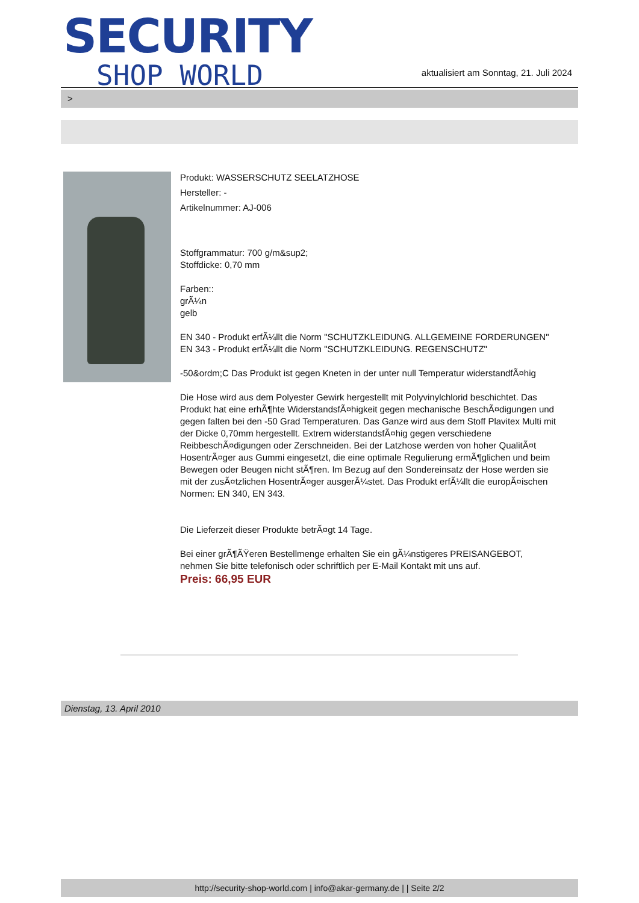SECURITY
SHOP WORLD
aktualisiert am Sonntag, 21. Juli 2024
>
Produkt: WASSERSCHUTZ SEELATZHOSE
Hersteller: -
Artikelnummer: AJ-006
Stoffgrammatur: 700 g/m&sup2;
Stoffdicke: 0,70 mm
Farben::
grÃ¼n
gelb
EN 340 - Produkt erfÃ¼llt die Norm "SCHUTZKLEIDUNG. ALLGEMEINE FORDERUNGEN"
EN 343 - Produkt erfÃ¼llt die Norm "SCHUTZKLEIDUNG. REGENSCHUTZ"
-50&ordm;C Das Produkt ist gegen Kneten in der unter null Temperatur widerstandfÃ¤hig
Die Hose wird aus dem Polyester Gewirk hergestellt mit Polyvinylchlorid beschichtet. Das Produkt hat eine erhÃ¶hte WiderstandsfÃ¤higkeit gegen mechanische BeschÃ¤digungen und gegen falten bei den -50 Grad Temperaturen. Das Ganze wird aus dem Stoff Plavitex Multi mit der Dicke 0,70mm hergestellt. Extrem widerstandsfÃ¤hig gegen verschiedene ReibbeschÃ¤digungen oder Zerschneiden. Bei der Latzhose werden von hoher QualitÃ¤t HosentrÃ¤ger aus Gummi eingesetzt, die eine optimale Regulierung ermÃ¶glichen und beim Bewegen oder Beugen nicht stÃ¶ren. Im Bezug auf den Sondereinsatz der Hose werden sie mit der zusÃ¤tzlichen HosentrÃ¤ger ausgerÃ¼stet. Das Produkt erfÃ¼llt die europÃ¤ischen Normen: EN 340, EN 343.
Die Lieferzeit dieser Produkte betrÃ¤gt 14 Tage.
Bei einer grÃ¶ÃŸeren Bestellmenge erhalten Sie ein gÃ¼nstigeres PREISANGEBOT, nehmen Sie bitte telefonisch oder schriftlich per E-Mail Kontakt mit uns auf.
Preis: 66,95 EUR
Dienstag, 13. April 2010
http://security-shop-world.com | info@akar-germany.de | | Seite 2/2